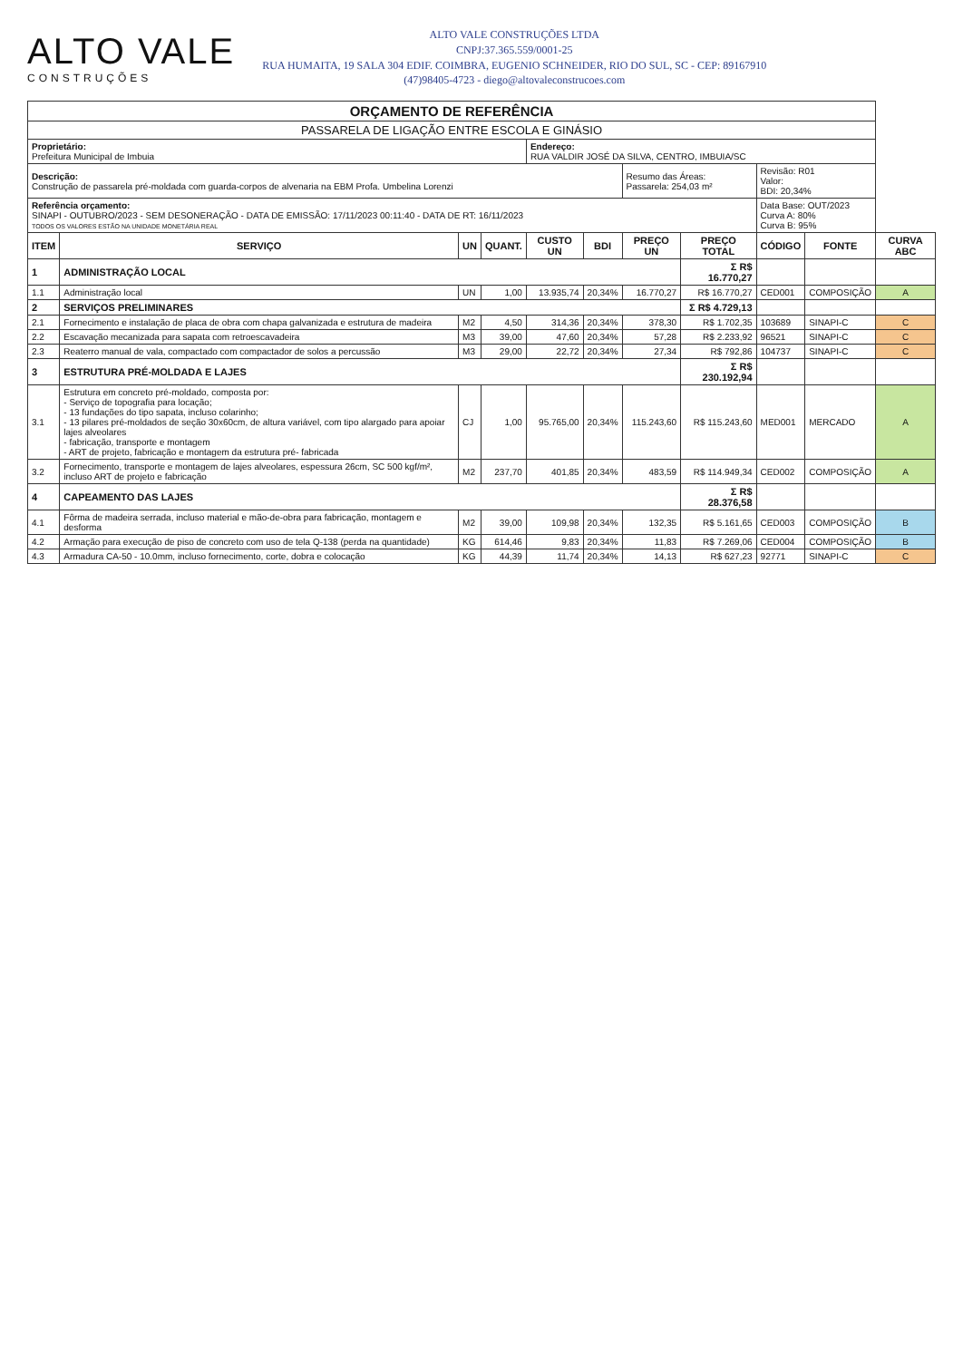ALTO VALE
CONSTRUÇÕES
ALTO VALE CONSTRUÇÕES LTDA
CNPJ:37.365.559/0001-25
RUA HUMAITA, 19 SALA 304 EDIF. COIMBRA, EUGENIO SCHNEIDER, RIO DO SUL, SC - CEP: 89167910
(47)98405-4723 - diego@altovaleconstrucoes.com
| ORÇAMENTO DE REFERÊNCIA | | | | | | | | | | |
| PASSARELA DE LIGAÇÃO ENTRE ESCOLA E GINÁSIO | | | | | | | | | | |
| Proprietário: Prefeitura Municipal de Imbuia | | | | Endereço: RUA VALDIR JOSÉ DA SILVA, CENTRO, IMBUIA/SC | | | | | | |
| Descrição: Construção de passarela pré-moldada com guarda-corpos de alvenaria na EBM Profa. Umbelina Lorenzi | | | | | | Resumo das Áreas: Passarela: 254,03 m² | | Revisão: R01 Valor: BDI: 20,34% | | |
| Referência orçamento: SINAPI - OUTUBRO/2023 - SEM DESONERAÇÃO - DATA DE EMISSÃO: 17/11/2023 00:11:40 - DATA DE RT: 16/11/2023 TODOS OS VALORES ESTÃO NA UNIDADE MONETÁRIA REAL | | | | | | | | Data Base: OUT/2023 Curva A: 80% Curva B: 95% | | |
| ITEM | SERVIÇO | UN | QUANT. | CUSTO UN | BDI | PREÇO UN | PREÇO TOTAL | CÓDIGO | FONTE | CURVA ABC |
| 1 | ADMINISTRAÇÃO LOCAL | | | | | | Σ R$ 16.770,27 | | | |
| 1.1 | Administração local | UN | 1,00 | 13.935,74 | 20,34% | 16.770,27 | R$ 16.770,27 | CED001 | COMPOSIÇÃO | A |
| 2 | SERVIÇOS PRELIMINARES | | | | | | Σ R$ 4.729,13 | | | |
| 2.1 | Fornecimento e instalação de placa de obra com chapa galvanizada e estrutura de madeira | M2 | 4,50 | 314,36 | 20,34% | 378,30 | R$ 1.702,35 | 103689 | SINAPI-C | C |
| 2.2 | Escavação mecanizada para sapata com retroescavadeira | M3 | 39,00 | 47,60 | 20,34% | 57,28 | R$ 2.233,92 | 96521 | SINAPI-C | C |
| 2.3 | Reaterro manual de vala, compactado com compactador de solos a percussão | M3 | 29,00 | 22,72 | 20,34% | 27,34 | R$ 792,86 | 104737 | SINAPI-C | C |
| 3 | ESTRUTURA PRÉ-MOLDADA E LAJES | | | | | | Σ R$ 230.192,94 | | | |
| 3.1 | Estrutura em concreto pré-moldado, composta por: - Serviço de topografia para locação; - 13 fundações do tipo sapata, incluso colarinho; - 13 pilares pré-moldados de seção 30x60cm, de altura variável, com tipo alargado para apoiar lajes alveolares - fabricação, transporte e montagem - ART de projeto, fabricação e montagem da estrutura pré- fabricada | CJ | 1,00 | 95.765,00 | 20,34% | 115.243,60 | R$ 115.243,60 | MED001 | MERCADO | A |
| 3.2 | Fornecimento, transporte e montagem de lajes alveolares, espessura 26cm, SC 500 kgf/m², incluso ART de projeto e fabricação | M2 | 237,70 | 401,85 | 20,34% | 483,59 | R$ 114.949,34 | CED002 | COMPOSIÇÃO | A |
| 4 | CAPEAMENTO DAS LAJES | | | | | | Σ R$ 28.376,58 | | | |
| 4.1 | Fôrma de madeira serrada, incluso material e mão-de-obra para fabricação, montagem e desforma | M2 | 39,00 | 109,98 | 20,34% | 132,35 | R$ 5.161,65 | CED003 | COMPOSIÇÃO | B |
| 4.2 | Armação para execução de piso de concreto com uso de tela Q-138 (perda na quantidade) | KG | 614,46 | 9,83 | 20,34% | 11,83 | R$ 7.269,06 | CED004 | COMPOSIÇÃO | B |
| 4.3 | Armadura CA-50 - 10.0mm, incluso fornecimento, corte, dobra e colocação | KG | 44,39 | 11,74 | 20,34% | 14,13 | R$ 627,23 | 92771 | SINAPI-C | C |